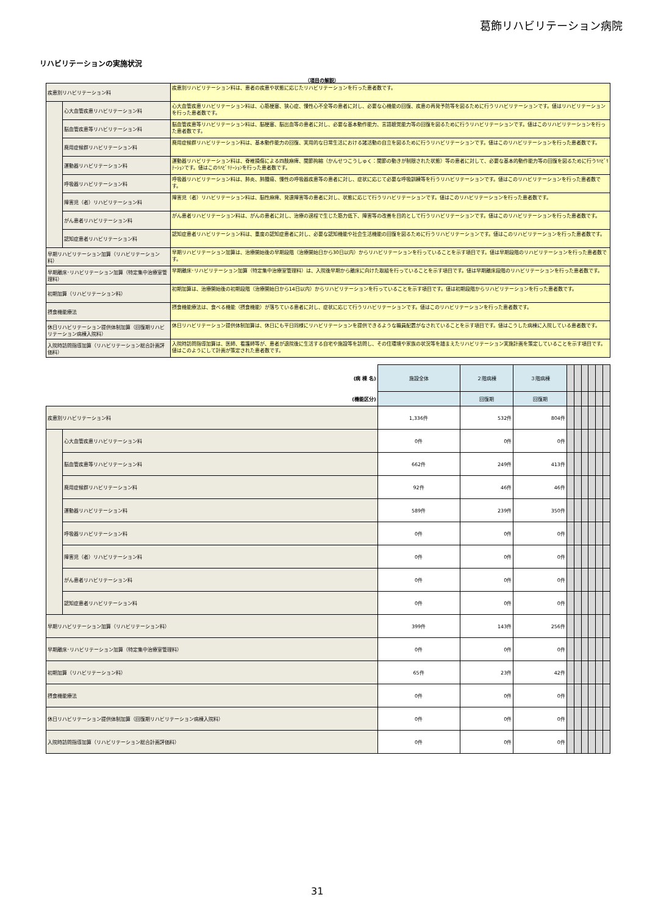葛飾リハビリテーション病院
リハビリテーションの実施状況
（項目の解説）
| 疾患別リハビリテーション料 | | 疾患別リハビリテーション料は、患者の疾患や状態に応じたリハビリテーションを行った患者数です。 |
| | 心大血管疾患リハビリテーション料 | 心大血管疾患リハビリテーション料は、心筋梗塞、狭心症、慢性心不全等の患者に対し、必要な心機能の回復、疾患の再発予防等を図るために行うリハビリテーションです。値はリハビリテーションを行った患者数です。 |
| | 脳血管疾患等リハビリテーション料 | 脳血管疾患等リハビリテーション料は、脳梗塞、脳出血等の患者に対し、必要な基本動作能力、言語聴覚能力等の回復を図るために行うリハビリテーションです。値はこのリハビリテーションを行った患者数です。 |
| | 廃用症候群リハビリテーション料 | 廃用症候群リハビリテーション料は、基本動作能力の回復、実用的な日常生活における諸活動の自立を図るために行うリハビリテーションです。値はこのリハビリテーションを行った患者数です。 |
| | 運動器リハビリテーション料 | 運動器リハビリテーション料は、脊椎損傷による四肢麻痺、関節拘縮（かんせつこうしゅく：関節の動きが制限された状態）等の患者に対して、必要な基本的動作能力等の回復を図るために行うﾘﾊﾋﾞﾘﾃｰｼｮﾝです。値はこのﾘﾊﾋﾞﾘﾃｰｼｮﾝを行った患者数です。 |
| | 呼吸器リハビリテーション料 | 呼吸器リハビリテーション料は、肺炎、肺腫瘍、慢性の呼吸器疾患等の患者に対し、症状に応じて必要な呼吸訓練等を行うリハビリテーションです。値はこのリハビリテーションを行った患者数です。 |
| | 障害児（者）リハビリテーション料 | 障害児（者）リハビリテーション料は、脳性麻痺、発達障害等の患者に対し、状態に応じて行うリハビリテーションです。値はこのリハビリテーションを行った患者数です。 |
| | がん患者リハビリテーション料 | がん患者リハビリテーション料は、がんの患者に対し、治療の過程で生じた筋力低下、障害等の改善を目的として行うリハビリテーションです。値はこのリハビリテーションを行った患者数です。 |
| | 認知症患者リハビリテーション料 | 認知症患者リハビリテーション料は、重度の認知症患者に対し、必要な認知機能や社会生活機能の回復を図るために行うリハビリテーションです。値はこのリハビリテーションを行った患者数です。 |
| 早期リハビリテーション加算（リハビリテーション料） | | 早期リハビリテーション加算は、治療開始後の早期段階（治療開始日から30日以内）からリハビリテーションを行っていることを示す項目です。値は早期段階のリハビリテーションを行った患者数です。 |
| 早期離床･リハビリテーション加算（特定集中治療室管理料） | | 早期離床･リハビリテーション加算（特定集中治療室管理料）は、入院後早期から離床に向けた取組を行っていることを示す項目です。値は早期離床段階のリハビリテーションを行った患者数です。 |
| 初期加算（リハビリテーション料） | | 初期加算は、治療開始後の初期段階（治療開始日から14日以内）からリハビリテーションを行っていることを示す項目です。値は初期段階からリハビリテーションを行った患者数です。 |
| 摂食機能療法 | | 摂食機能療法は、食べる機能（摂食機能）が落ちている患者に対し、症状に応じて行うリハビリテーションです。値はこのリハビリテーションを行った患者数です。 |
| 休日リハビリテーション提供体制加算（回復期リハビリテーション病棟入院料） | | 休日リハビリテーション提供体制加算は、休日にも平日同様にリハビリテーションを提供できるような職員配置がなされていることを示す項目です。値はこうした病棟に入院している患者数です。 |
| 入院時訪問指導加算（リハビリテーション総合計画評価料） | | 入院時訪問指導加算は、医師、看護師等が、患者が退院後に生活する自宅や施設等を訪問し、その住環境や家族の状況等を踏まえたリハビリテーション実施計画を策定していることを示す項目です。値はこのようにして計画が策定された患者数です。 |
| (病 棟 名) | | 施設全体 | ２階病棟 | ３階病棟 | | | | | | |
| (機能区分) | | | 回復期 | 回復期 | | | | | | |
| 疾患別リハビリテーション料 | | 1,336件 | 532件 | 804件 | | | | | | |
| | 心大血管疾患リハビリテーション料 | 0件 | 0件 | 0件 | | | | | | |
| | 脳血管疾患等リハビリテーション料 | 662件 | 249件 | 413件 | | | | | | |
| | 廃用症候群リハビリテーション料 | 92件 | 46件 | 46件 | | | | | | |
| | 運動器リハビリテーション料 | 589件 | 239件 | 350件 | | | | | | |
| | 呼吸器リハビリテーション料 | 0件 | 0件 | 0件 | | | | | | |
| | 障害児（者）リハビリテーション料 | 0件 | 0件 | 0件 | | | | | | |
| | がん患者リハビリテーション料 | 0件 | 0件 | 0件 | | | | | | |
| | 認知症患者リハビリテーション料 | 0件 | 0件 | 0件 | | | | | | |
| 早期リハビリテーション加算（リハビリテーション料） | | 399件 | 143件 | 256件 | | | | | | |
| 早期離床･リハビリテーション加算（特定集中治療室管理料） | | 0件 | 0件 | 0件 | | | | | | |
| 初期加算（リハビリテーション料） | | 65件 | 23件 | 42件 | | | | | | |
| 摂食機能療法 | | 0件 | 0件 | 0件 | | | | | | |
| 休日リハビリテーション提供体制加算（回復期リハビリテーション病棟入院料） | | 0件 | 0件 | 0件 | | | | | | |
| 入院時訪問指導加算（リハビリテーション総合計画評価料） | | 0件 | 0件 | 0件 | | | | | | |
31